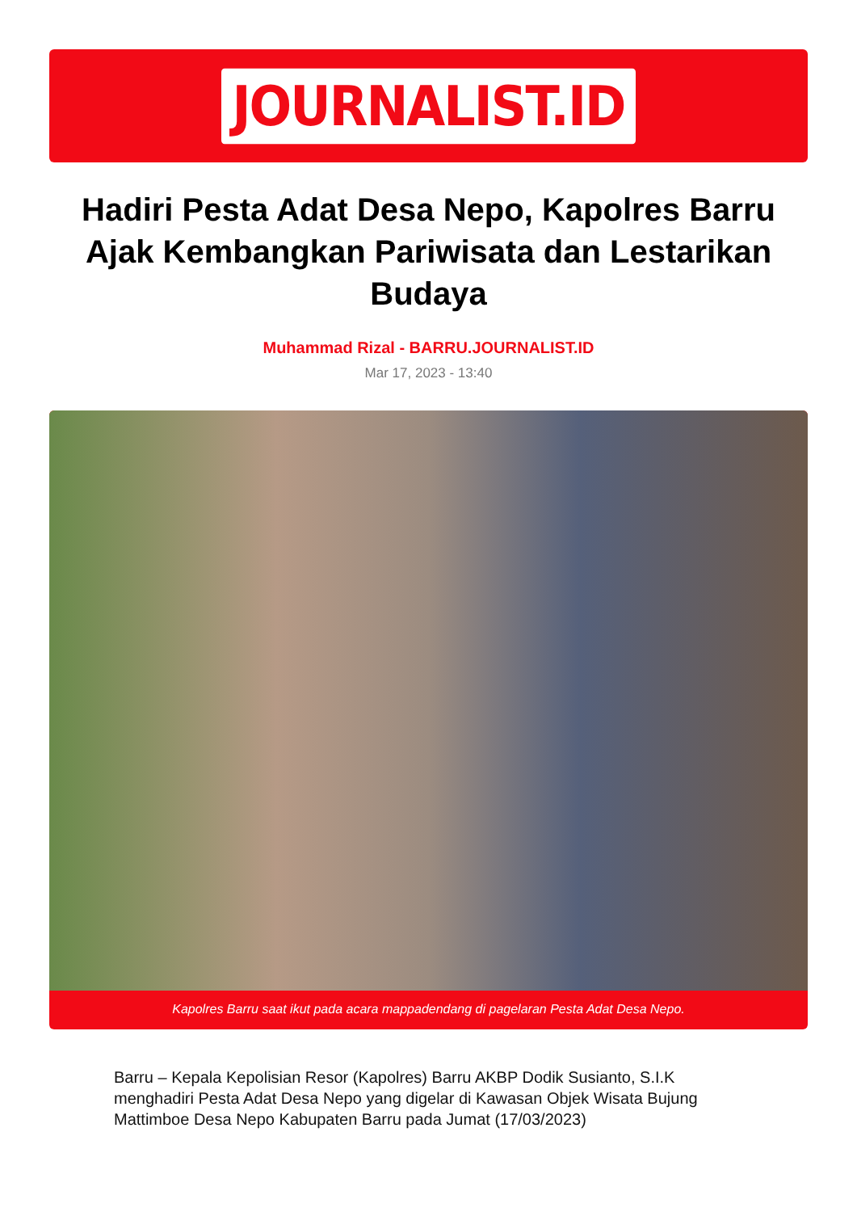JOURNALIST.ID
Hadiri Pesta Adat Desa Nepo, Kapolres Barru Ajak Kembangkan Pariwisata dan Lestarikan Budaya
Muhammad Rizal - BARRU.JOURNALIST.ID
Mar 17, 2023 - 13:40
Kapolres Barru saat ikut pada acara mappadendang di pagelaran Pesta Adat Desa Nepo.
Barru – Kepala Kepolisian Resor (Kapolres) Barru AKBP Dodik Susianto, S.I.K menghadiri Pesta Adat Desa Nepo yang digelar di Kawasan Objek Wisata Bujung Mattimboe Desa Nepo Kabupaten Barru pada Jumat (17/03/2023)